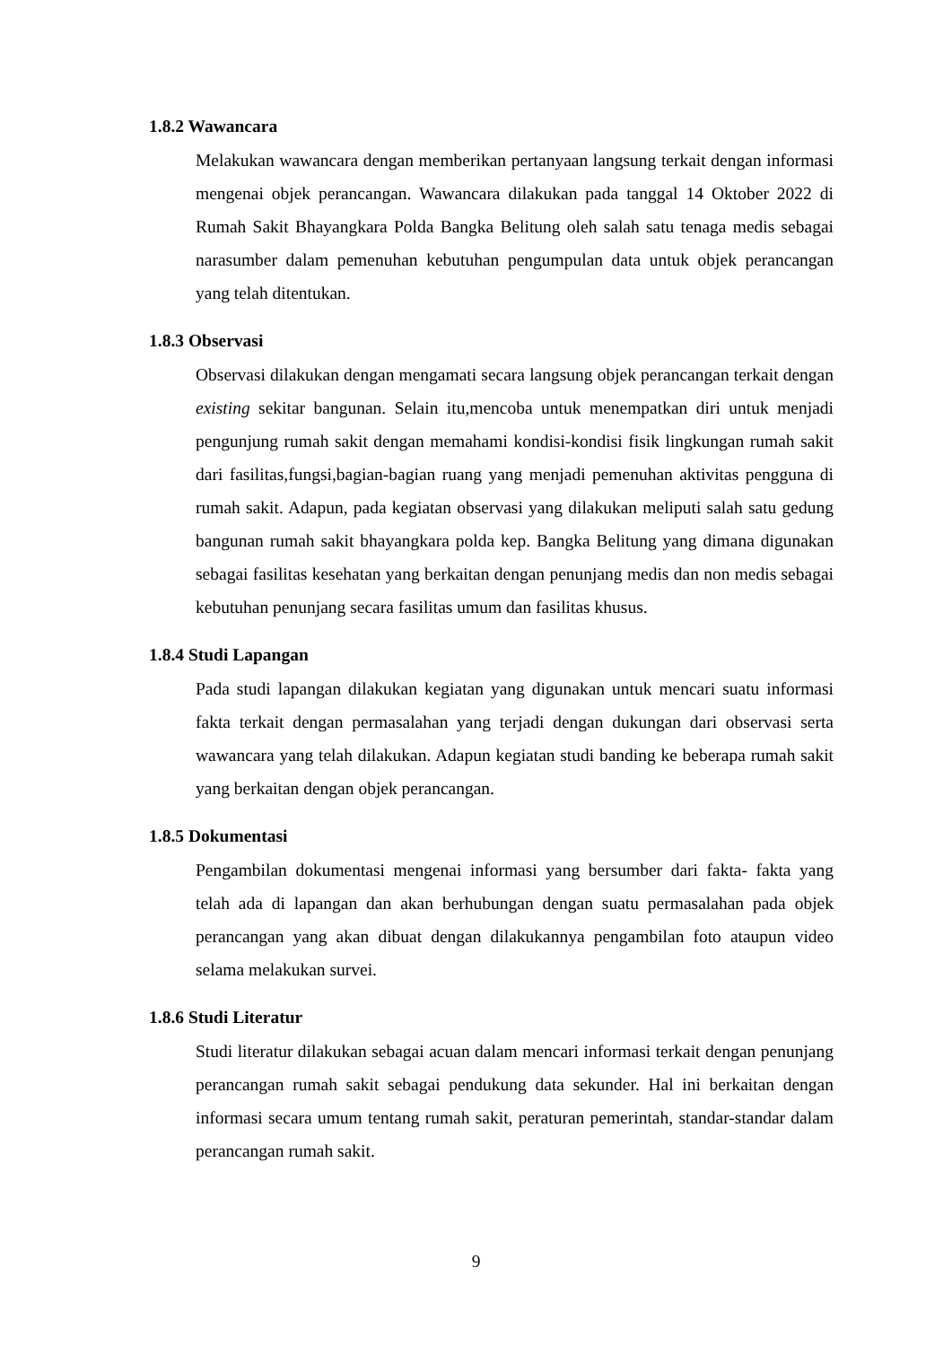1.8.2 Wawancara
Melakukan wawancara dengan memberikan pertanyaan langsung terkait dengan informasi mengenai objek perancangan. Wawancara dilakukan pada tanggal 14 Oktober 2022 di Rumah Sakit Bhayangkara Polda Bangka Belitung oleh salah satu tenaga medis sebagai narasumber dalam pemenuhan kebutuhan pengumpulan data untuk objek perancangan yang telah ditentukan.
1.8.3 Observasi
Observasi dilakukan dengan mengamati secara langsung objek perancangan terkait dengan existing sekitar bangunan. Selain itu,mencoba untuk menempatkan diri untuk menjadi pengunjung rumah sakit dengan memahami kondisi-kondisi fisik lingkungan rumah sakit dari fasilitas,fungsi,bagian-bagian ruang yang menjadi pemenuhan aktivitas pengguna di rumah sakit. Adapun, pada kegiatan observasi yang dilakukan meliputi salah satu gedung bangunan rumah sakit bhayangkara polda kep. Bangka Belitung yang dimana digunakan sebagai fasilitas kesehatan yang berkaitan dengan penunjang medis dan non medis sebagai kebutuhan penunjang secara fasilitas umum dan fasilitas khusus.
1.8.4 Studi Lapangan
Pada studi lapangan dilakukan kegiatan yang digunakan untuk mencari suatu informasi fakta terkait dengan permasalahan yang terjadi dengan dukungan dari observasi serta wawancara yang telah dilakukan. Adapun kegiatan studi banding ke beberapa rumah sakit yang berkaitan dengan objek perancangan.
1.8.5 Dokumentasi
Pengambilan dokumentasi mengenai informasi yang bersumber dari fakta- fakta yang telah ada di lapangan dan akan berhubungan dengan suatu permasalahan pada objek perancangan yang akan dibuat dengan dilakukannya pengambilan foto ataupun video selama melakukan survei.
1.8.6 Studi Literatur
Studi literatur dilakukan sebagai acuan dalam mencari informasi terkait dengan penunjang perancangan rumah sakit sebagai pendukung data sekunder. Hal ini berkaitan dengan informasi secara umum tentang rumah sakit, peraturan pemerintah, standar-standar dalam perancangan rumah sakit.
9